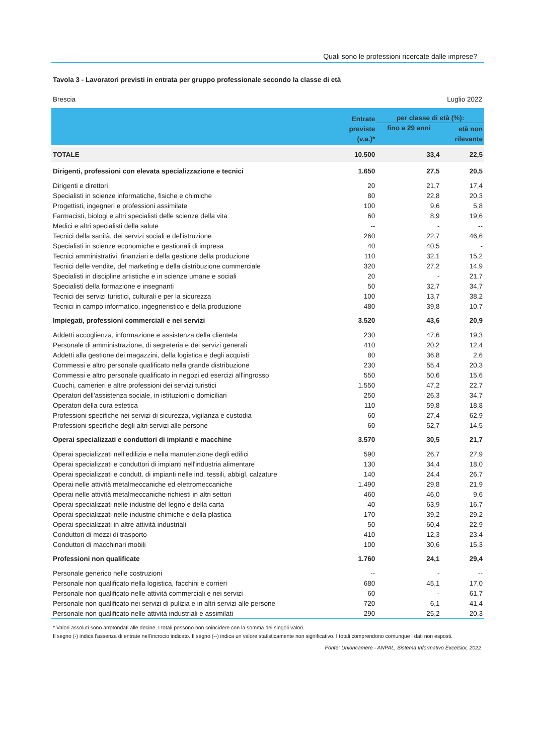Quali sono le professioni ricercate dalle imprese?
Tavola 3 - Lavoratori previsti in entrata per gruppo professionale secondo la classe di età
Brescia Luglio 2022
| | Entrate previste (v.a.)* | per classe di età (%): | |
| --- | --- | --- | --- |
| | | fino a 29 anni | età non rilevante |
| TOTALE | 10.500 | 33,4 | 22,5 |
| Dirigenti, professioni con elevata specializzazione e tecnici | 1.650 | 27,5 | 20,5 |
| Dirigenti e direttori | 20 | 21,7 | 17,4 |
| Specialisti in scienze informatiche, fisiche e chimiche | 80 | 22,8 | 20,3 |
| Progettisti, ingegneri e professioni assimilate | 100 | 9,6 | 5,8 |
| Farmacisti, biologi e altri specialisti delle scienze della vita | 60 | 8,9 | 19,6 |
| Medici e altri specialisti della salute | -- | - | -- |
| Tecnici della sanità, dei servizi sociali e del'istruzione | 260 | 22,7 | 46,6 |
| Specialisti in scienze economiche e gestionali di impresa | 40 | 40,5 | - |
| Tecnici amministrativi, finanziari e della gestione della produzione | 110 | 32,1 | 15,2 |
| Tecnici delle vendite, del marketing e della distribuzione commerciale | 320 | 27,2 | 14,9 |
| Specialisti in discipline artistiche e in scienze umane e sociali | 20 | - | 21,7 |
| Specialisti della formazione e insegnanti | 50 | 32,7 | 34,7 |
| Tecnici dei servizi turistici, culturali e per la sicurezza | 100 | 13,7 | 38,2 |
| Tecnici in campo informatico, ingegneristico e della produzione | 480 | 39,8 | 10,7 |
| Impiegati, professioni commerciali e nei servizi | 3.520 | 43,6 | 20,9 |
| Addetti accoglienza, informazione e assistenza della clientela | 230 | 47,6 | 19,3 |
| Personale di amministrazione, di segreteria e dei servizi generali | 410 | 20,2 | 12,4 |
| Addetti alla gestione dei magazzini, della logistica e degli acquisti | 80 | 36,8 | 2,6 |
| Commessi e altro personale qualificato nella grande distribuzione | 230 | 55,4 | 20,3 |
| Commessi e altro personale qualificato in negozi ed esercizi all'ingrosso | 550 | 50,6 | 15,6 |
| Cuochi, camerieri e altre professioni dei servizi turistici | 1.550 | 47,2 | 22,7 |
| Operatori dell'assistenza sociale, in istituzioni o domiciliari | 250 | 26,3 | 34,7 |
| Operatori della cura estetica | 110 | 59,8 | 18,8 |
| Professioni specifiche nei servizi di sicurezza, vigilanza e custodia | 60 | 27,4 | 62,9 |
| Professioni specifiche degli altri servizi alle persone | 60 | 52,7 | 14,5 |
| Operai specializzati e conduttori di impianti e macchine | 3.570 | 30,5 | 21,7 |
| Operai specializzati nell’edilizia e nella manutenzione degli edifici | 590 | 26,7 | 27,9 |
| Operai specializzati e conduttori di impianti nell'industria alimentare | 130 | 34,4 | 18,0 |
| Operai specializzati e condutt. di impianti nelle ind. tessili, abbigl. calzature | 140 | 24,4 | 26,7 |
| Operai nelle attività metalmeccaniche ed elettromeccaniche | 1.490 | 29,8 | 21,9 |
| Operai nelle attività metalmeccaniche richiesti in altri settori | 460 | 46,0 | 9,6 |
| Operai specializzati nelle industrie del legno e della carta | 40 | 63,9 | 16,7 |
| Operai specializzati nelle industrie chimiche e della plastica | 170 | 39,2 | 29,2 |
| Operai specializzati in altre attività industriali | 50 | 60,4 | 22,9 |
| Conduttori di mezzi di trasporto | 410 | 12,3 | 23,4 |
| Conduttori di macchinari mobili | 100 | 30,6 | 15,3 |
| Professioni non qualificate | 1.760 | 24,1 | 29,4 |
| Personale generico nelle costruzioni | -- | - | -- |
| Personale non qualificato nella logistica, facchini e corrieri | 680 | 45,1 | 17,0 |
| Personale non qualificato nelle attività commerciali e nei servizi | 60 | - | 61,7 |
| Personale non qualificato nei servizi di pulizia e in altri servizi alle persone | 720 | 6,1 | 41,4 |
| Personale non qualificato nelle attività industriali e assimilati | 290 | 25,2 | 20,3 |
* Valori assoluti sono arrotondati alle decine. I totali possono non coincidere con la somma dei singoli valori.
Il segno (-) indica l'assenza di entrate nell'incrocio indicato. Il segno (--) indica un valore statisticamente non significativo. I totali comprendono comunque i dati non esposti.
Fonte: Unioncamere - ANPAL, Sistema Informativo Excelsior, 2022